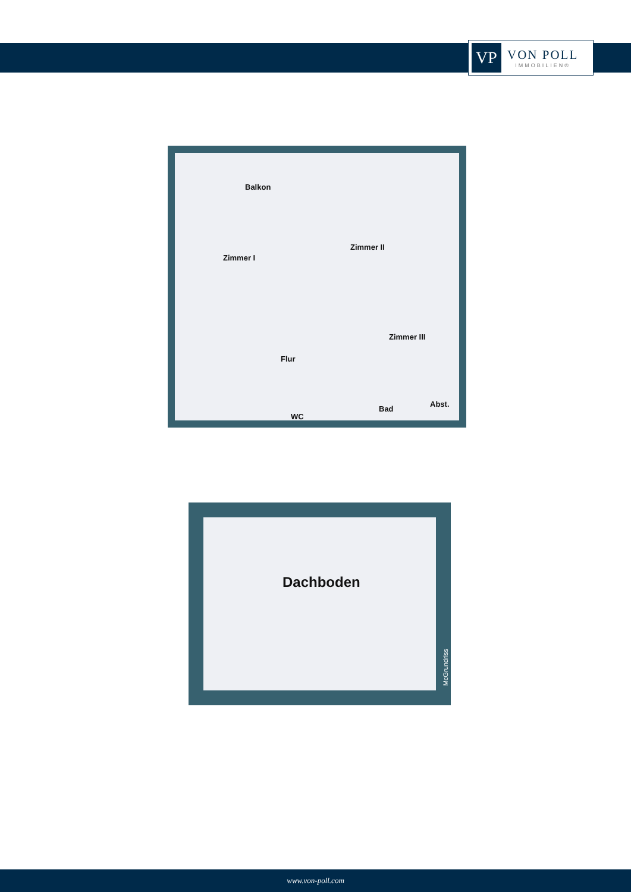VP
VON POLL
IMMOBILIEN®
Balkon
Zimmer I
Zimmer II
Zimmer III
Flur
WC
Bad
Abst.
Dachboden
McGrundriss
www.von-poll.com